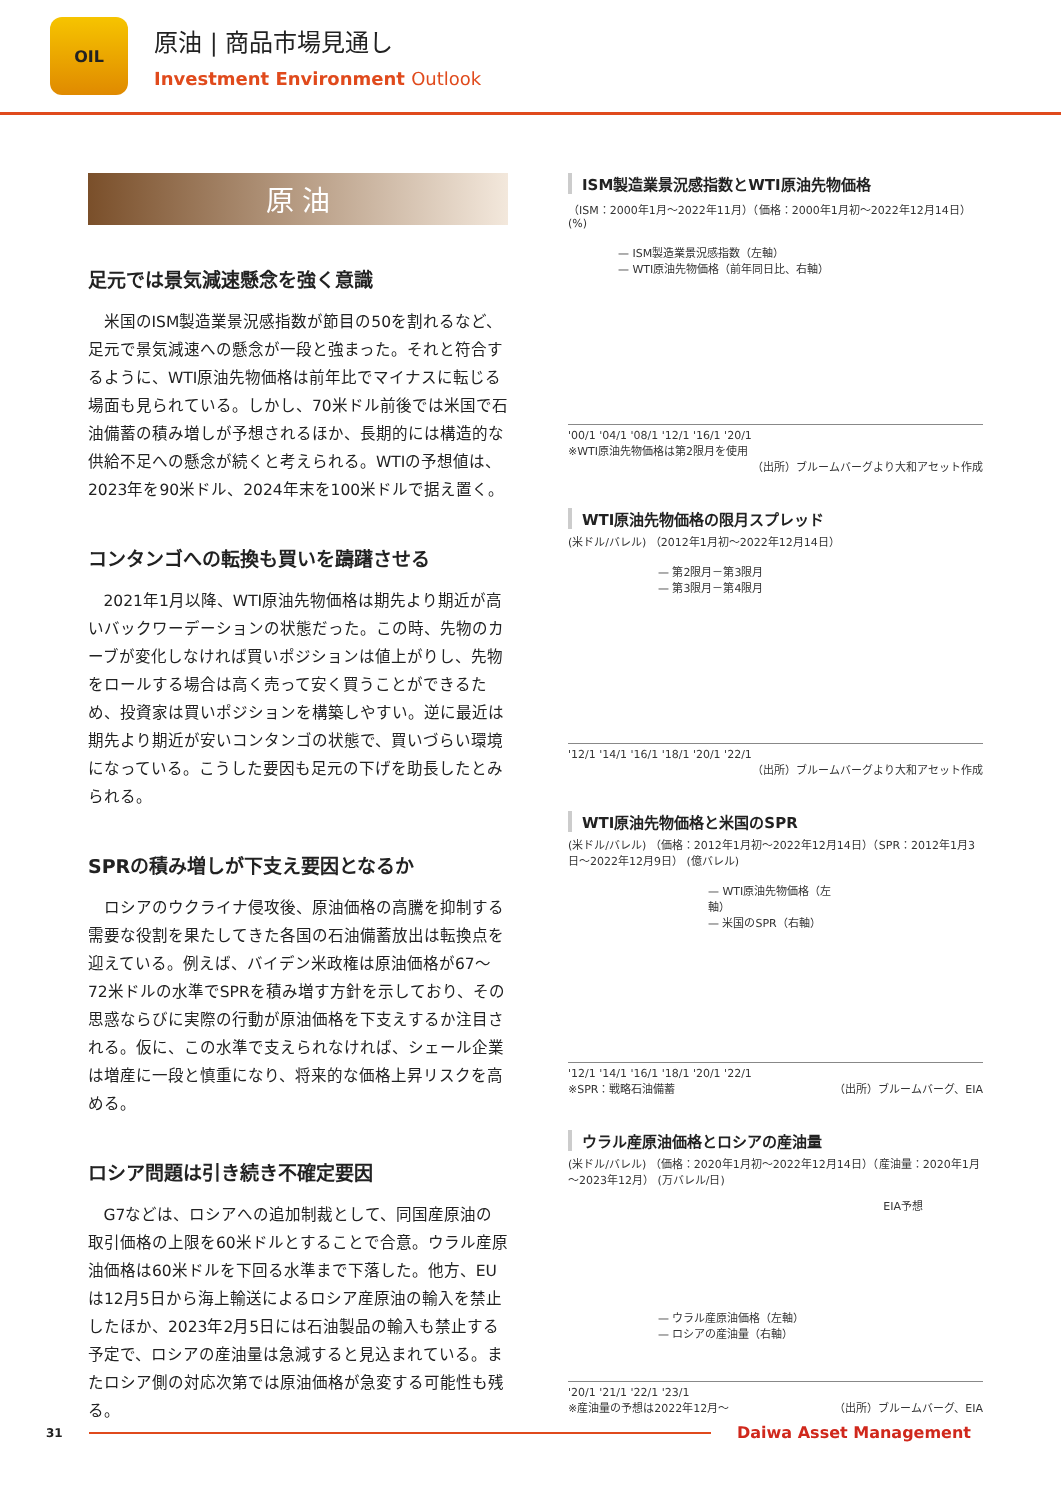OIL
原油 | 商品市場見通し
Investment Environment Outlook
原 油
足元では景気減速懸念を強く意識
米国のISM製造業景況感指数が節目の50を割れるなど、足元で景気減速への懸念が一段と強まった。それと符合するように、WTI原油先物価格は前年比でマイナスに転じる場面も見られている。しかし、70米ドル前後では米国で石油備蓄の積み増しが予想されるほか、長期的には構造的な供給不足への懸念が続くと考えられる。WTIの予想値は、2023年を90米ドル、2024年末を100米ドルで据え置く。
コンタンゴへの転換も買いを躊躇させる
2021年1月以降、WTI原油先物価格は期先より期近が高いバックワーデーションの状態だった。この時、先物のカーブが変化しなければ買いポジションは値上がりし、先物をロールする場合は高く売って安く買うことができるため、投資家は買いポジションを構築しやすい。逆に最近は期先より期近が安いコンタンゴの状態で、買いづらい環境になっている。こうした要因も足元の下げを助長したとみられる。
SPRの積み増しが下支え要因となるか
ロシアのウクライナ侵攻後、原油価格の高騰を抑制する需要な役割を果たしてきた各国の石油備蓄放出は転換点を迎えている。例えば、バイデン米政権は原油価格が67～72米ドルの水準でSPRを積み増す方針を示しており、その思惑ならびに実際の行動が原油価格を下支えするか注目される。仮に、この水準で支えられなければ、シェール企業は増産に一段と慎重になり、将来的な価格上昇リスクを高める。
ロシア問題は引き続き不確定要因
G7などは、ロシアへの追加制裁として、同国産原油の取引価格の上限を60米ドルとすることで合意。ウラル産原油価格は60米ドルを下回る水準まで下落した。他方、EUは12月5日から海上輸送によるロシア産原油の輸入を禁止したほか、2023年2月5日には石油製品の輸入も禁止する予定で、ロシアの産油量は急減すると見込まれている。またロシア側の対応次第では原油価格が急変する可能性も残る。
ISM製造業景況感指数とWTI原油先物価格
（ISM：2000年1月～2022年11月）（価格：2000年1月初～2022年12月14日） (%)
— ISM製造業景況感指数（左軸）
— WTI原油先物価格（前年同日比、右軸）
'00/1 '04/1 '08/1 '12/1 '16/1 '20/1
※WTI原油先物価格は第2限月を使用
（出所）ブルームバーグより大和アセット作成
WTI原油先物価格の限月スプレッド
(米ドル/バレル) （2012年1月初～2022年12月14日）
— 第2限月－第3限月
— 第3限月－第4限月
'12/1 '14/1 '16/1 '18/1 '20/1 '22/1
（出所）ブルームバーグより大和アセット作成
WTI原油先物価格と米国のSPR
(米ドル/バレル) （価格：2012年1月初～2022年12月14日）（SPR：2012年1月3日～2022年12月9日） (億バレル)
— WTI原油先物価格（左軸）
— 米国のSPR（右軸）
'12/1 '14/1 '16/1 '18/1 '20/1 '22/1
※SPR：戦略石油備蓄 （出所）ブルームバーグ、EIA
ウラル産原油価格とロシアの産油量
(米ドル/バレル) （価格：2020年1月初～2022年12月14日）（産油量：2020年1月～2023年12月） (万バレル/日)
EIA予想
— ウラル産原油価格（左軸）
— ロシアの産油量（右軸）
'20/1 '21/1 '22/1 '23/1
※産油量の予想は2022年12月～ （出所）ブルームバーグ、EIA
31
Daiwa Asset Management